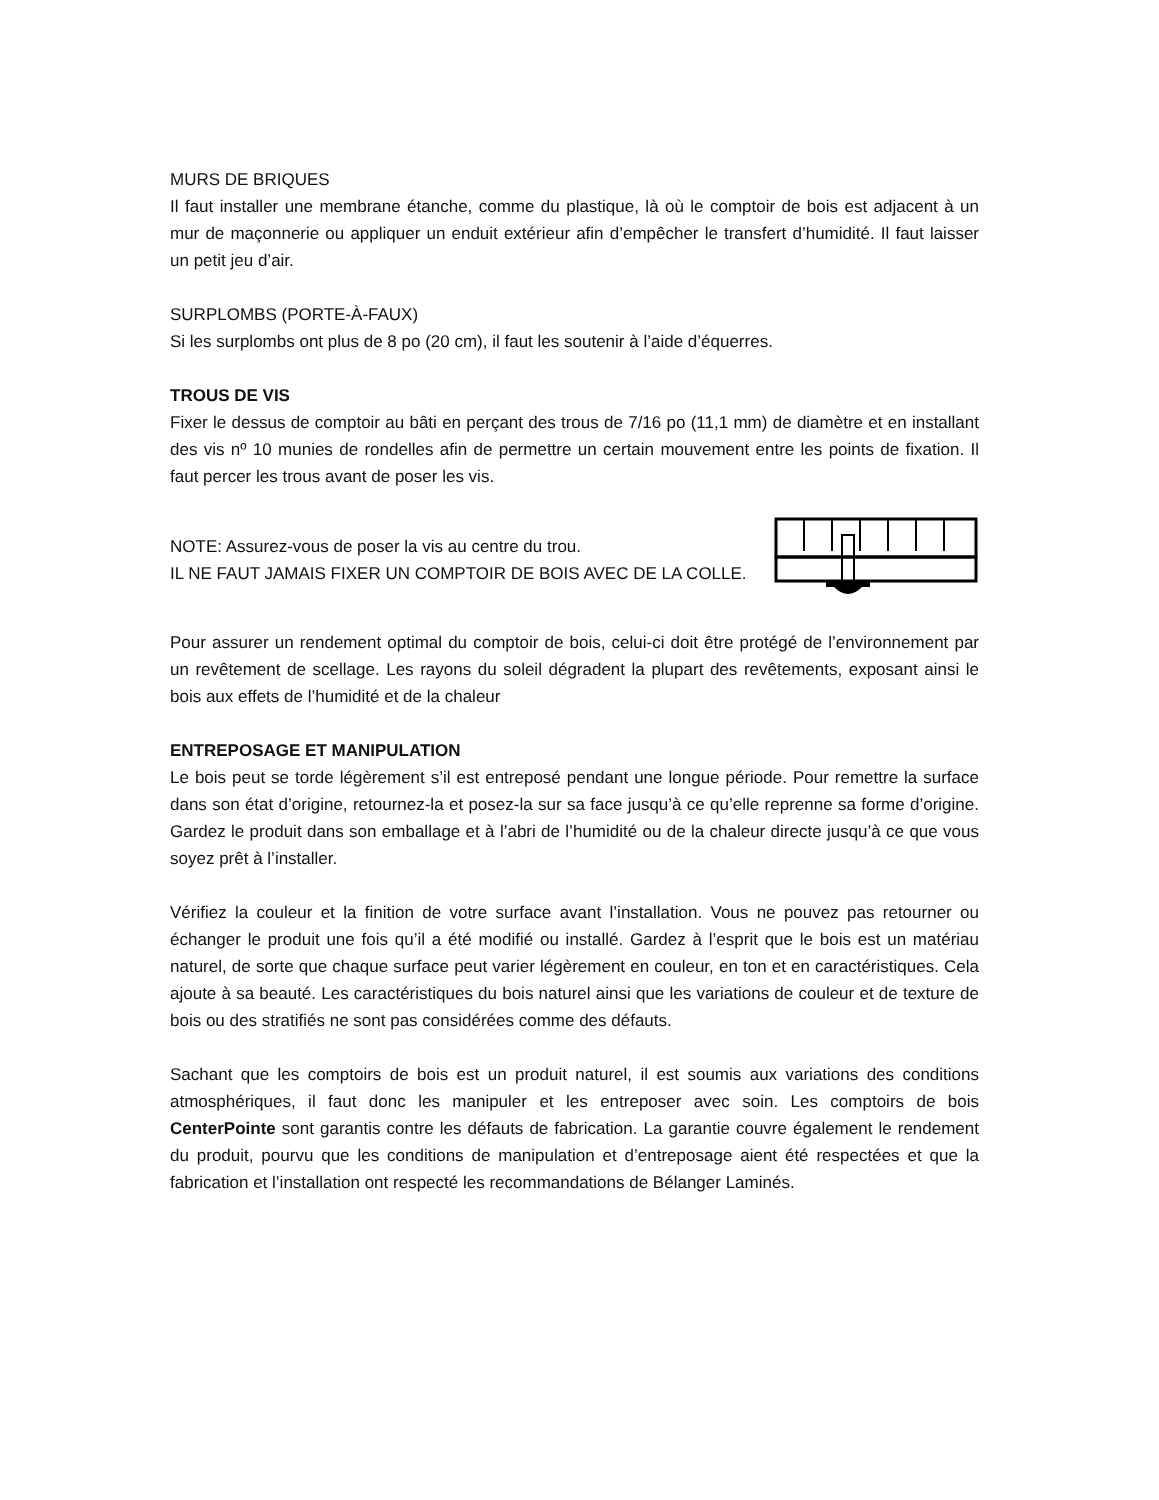MURS DE BRIQUES
Il faut installer une membrane étanche, comme du plastique, là où le comptoir de bois est adjacent à un mur de maçonnerie ou appliquer un enduit extérieur afin d’empêcher le transfert d’humidité. Il faut laisser un petit jeu d’air.
SURPLOMBS (PORTE-À-FAUX)
Si les surplombs ont plus de 8 po (20 cm), il faut les soutenir à l’aide d’équerres.
TROUS DE VIS
Fixer le dessus de comptoir au bâti en perçant des trous de 7/16 po (11,1 mm) de diamètre et en installant des vis nº 10 munies de rondelles afin de permettre un certain mouvement entre les points de fixation. Il faut percer les trous avant de poser les vis.
NOTE: Assurez-vous de poser la vis au centre du trou.
IL NE FAUT JAMAIS FIXER UN COMPTOIR DE BOIS AVEC DE LA COLLE.
Pour assurer un rendement optimal du comptoir de bois, celui-ci doit être protégé de l’environnement par un revêtement de scellage. Les rayons du soleil dégradent la plupart des revêtements, exposant ainsi le bois aux effets de l’humidité et de la chaleur
ENTREPOSAGE ET MANIPULATION
Le bois peut se torde légèrement s’il est entreposé pendant une longue période. Pour remettre la surface dans son état d’origine, retournez-la et posez-la sur sa face jusqu’à ce qu’elle reprenne sa forme d’origine. Gardez le produit dans son emballage et à l’abri de l’humidité ou de la chaleur directe jusqu’à ce que vous soyez prêt à l’installer.
Vérifiez la couleur et la finition de votre surface avant l’installation. Vous ne pouvez pas retourner ou échanger le produit une fois qu’il a été modifié ou installé. Gardez à l’esprit que le bois est un matériau naturel, de sorte que chaque surface peut varier légèrement en couleur, en ton et en caractéristiques. Cela ajoute à sa beauté. Les caractéristiques du bois naturel ainsi que les variations de couleur et de texture de bois ou des stratifiés ne sont pas considérées comme des défauts.
Sachant que les comptoirs de bois est un produit naturel, il est soumis aux variations des conditions atmosphériques, il faut donc les manipuler et les entreposer avec soin. Les comptoirs de bois CenterPointe sont garantis contre les défauts de fabrication. La garantie couvre également le rendement du produit, pourvu que les conditions de manipulation et d’entreposage aient été respectées et que la fabrication et l’installation ont respecté les recommandations de Bélanger Laminés.